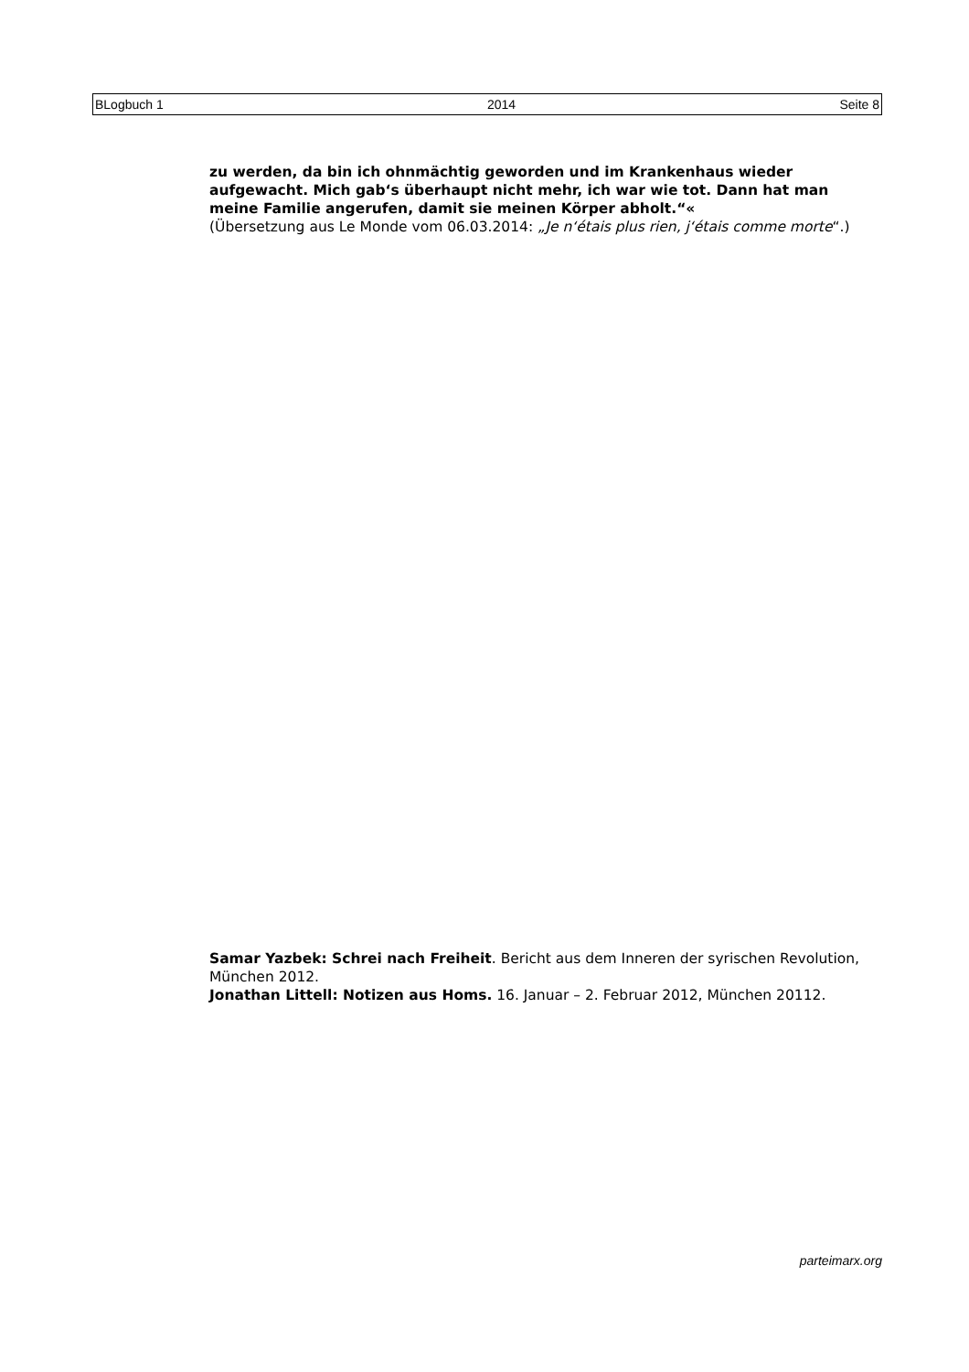BLogbuch 1 2014 Seite 8
zu werden, da bin ich ohnmächtig geworden und im Krankenhaus wieder aufgewacht. Mich gab‘s überhaupt nicht mehr, ich war wie tot. Dann hat man meine Familie angerufen, damit sie meinen Körper abholt.“«
(Übersetzung aus Le Monde vom 06.03.2014: „Je n‘étais plus rien, j‘étais comme morte“.)
Samar Yazbek: Schrei nach Freiheit. Bericht aus dem Inneren der syrischen Revolution, München 2012.
Jonathan Littell: Notizen aus Homs. 16. Januar – 2. Februar 2012, München 20112.
parteimarx.org